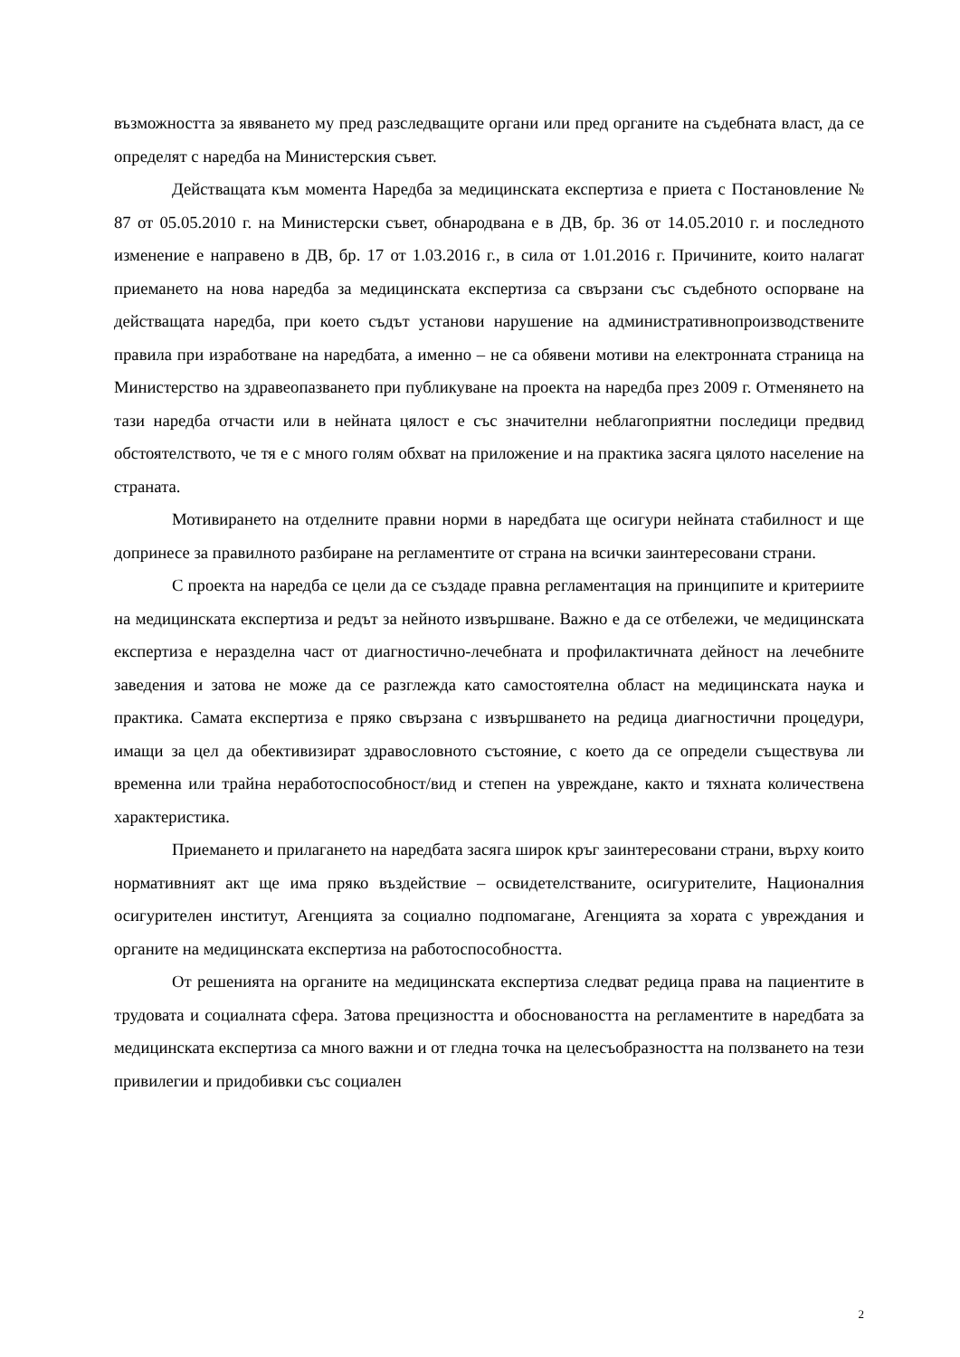възможността за явяването му пред разследващите органи или пред органите на съдебната власт, да се определят с наредба на Министерския съвет.
Действащата към момента Наредба за медицинската експертиза е приета с Постановление № 87 от 05.05.2010 г. на Министерски съвет, обнародвана е в ДВ, бр. 36 от 14.05.2010 г. и последното изменение е направено в ДВ, бр. 17 от 1.03.2016 г., в сила от 1.01.2016 г. Причините, които налагат приемането на нова наредба за медицинската експертиза са свързани със съдебното оспорване на действащата наредба, при което съдът установи нарушение на административнопроизводствените правила при изработване на наредбата, а именно – не са обявени мотиви на електронната страница на Министерство на здравеопазването при публикуване на проекта на наредба през 2009 г. Отменянето на тази наредба отчасти или в нейната цялост е със значителни неблагоприятни последици предвид обстоятелството, че тя е с много голям обхват на приложение и на практика засяга цялото население на страната.
Мотивирането на отделните правни норми в наредбата ще осигури нейната стабилност и ще допринесе за правилното разбиране на регламентите от страна на всички заинтересовани страни.
С проекта на наредба се цели да се създаде правна регламентация на принципите и критериите на медицинската експертиза и редът за нейното извършване. Важно е да се отбележи, че медицинската експертиза е неразделна част от диагностично-лечебната и профилактичната дейност на лечебните заведения и затова не може да се разглежда като самостоятелна област на медицинската наука и практика. Самата експертиза е пряко свързана с извършването на редица диагностични процедури, имащи за цел да обективизират здравословното състояние, с което да се определи съществува ли временна или трайна неработоспособност/вид и степен на увреждане, както и тяхната количествена характеристика.
Приемането и прилагането на наредбата засяга широк кръг заинтересовани страни, върху които нормативният акт ще има пряко въздействие – освидетелстваните, осигурителите, Националния осигурителен институт, Агенцията за социално подпомагане, Агенцията за хората с увреждания и органите на медицинската експертиза на работоспособността.
От решенията на органите на медицинската експертиза следват редица права на пациентите в трудовата и социалната сфера. Затова прецизността и обосноваността на регламентите в наредбата за медицинската експертиза са много важни и от гледна точка на целесъобразността на ползването на тези привилегии и придобивки със социален
2